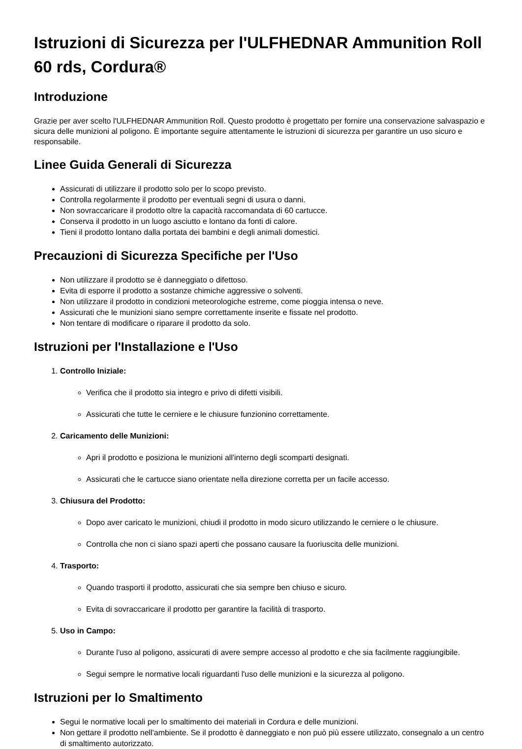Istruzioni di Sicurezza per l'ULFHEDNAR Ammunition Roll 60 rds, Cordura®
Introduzione
Grazie per aver scelto l'ULFHEDNAR Ammunition Roll. Questo prodotto è progettato per fornire una conservazione salvaspazio e sicura delle munizioni al poligono. È importante seguire attentamente le istruzioni di sicurezza per garantire un uso sicuro e responsabile.
Linee Guida Generali di Sicurezza
Assicurati di utilizzare il prodotto solo per lo scopo previsto.
Controlla regolarmente il prodotto per eventuali segni di usura o danni.
Non sovraccaricare il prodotto oltre la capacità raccomandata di 60 cartucce.
Conserva il prodotto in un luogo asciutto e lontano da fonti di calore.
Tieni il prodotto lontano dalla portata dei bambini e degli animali domestici.
Precauzioni di Sicurezza Specifiche per l'Uso
Non utilizzare il prodotto se è danneggiato o difettoso.
Evita di esporre il prodotto a sostanze chimiche aggressive o solventi.
Non utilizzare il prodotto in condizioni meteorologiche estreme, come pioggia intensa o neve.
Assicurati che le munizioni siano sempre correttamente inserite e fissate nel prodotto.
Non tentare di modificare o riparare il prodotto da solo.
Istruzioni per l'Installazione e l'Uso
1. Controllo Iniziale:
Verifica che il prodotto sia integro e privo di difetti visibili.
Assicurati che tutte le cerniere e le chiusure funzionino correttamente.
2. Caricamento delle Munizioni:
Apri il prodotto e posiziona le munizioni all'interno degli scomparti designati.
Assicurati che le cartucce siano orientate nella direzione corretta per un facile accesso.
3. Chiusura del Prodotto:
Dopo aver caricato le munizioni, chiudi il prodotto in modo sicuro utilizzando le cerniere o le chiusure.
Controlla che non ci siano spazi aperti che possano causare la fuoriuscita delle munizioni.
4. Trasporto:
Quando trasporti il prodotto, assicurati che sia sempre ben chiuso e sicuro.
Evita di sovraccaricare il prodotto per garantire la facilità di trasporto.
5. Uso in Campo:
Durante l'uso al poligono, assicurati di avere sempre accesso al prodotto e che sia facilmente raggiungibile.
Segui sempre le normative locali riguardanti l'uso delle munizioni e la sicurezza al poligono.
Istruzioni per lo Smaltimento
Segui le normative locali per lo smaltimento dei materiali in Cordura e delle munizioni.
Non gettare il prodotto nell'ambiente. Se il prodotto è danneggiato e non può più essere utilizzato, consegnalo a un centro di smaltimento autorizzato.